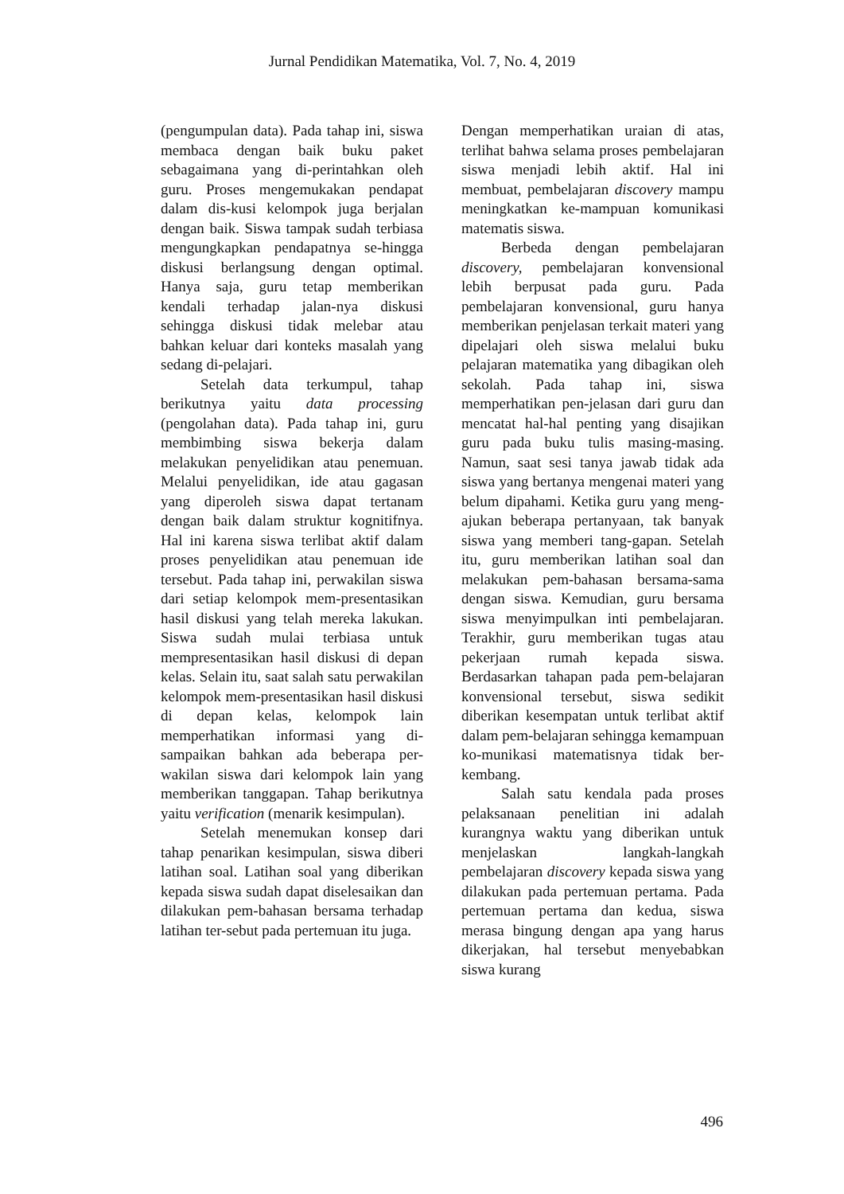Jurnal Pendidikan Matematika, Vol. 7, No. 4, 2019
(pengumpulan data). Pada tahap ini, siswa membaca dengan baik buku paket sebagaimana yang di-perintahkan oleh guru. Proses mengemukakan pendapat dalam dis-kusi kelompok juga berjalan dengan baik. Siswa tampak sudah terbiasa mengungkapkan pendapatnya se-hingga diskusi berlangsung dengan optimal. Hanya saja, guru tetap memberikan kendali terhadap jalan-nya diskusi sehingga diskusi tidak melebar atau bahkan keluar dari konteks masalah yang sedang di-pelajari.
Setelah data terkumpul, tahap berikutnya yaitu data processing (pengolahan data). Pada tahap ini, guru membimbing siswa bekerja dalam melakukan penyelidikan atau penemuan. Melalui penyelidikan, ide atau gagasan yang diperoleh siswa dapat tertanam dengan baik dalam struktur kognitifnya. Hal ini karena siswa terlibat aktif dalam proses penyelidikan atau penemuan ide tersebut. Pada tahap ini, perwakilan siswa dari setiap kelompok mem-presentasikan hasil diskusi yang telah mereka lakukan. Siswa sudah mulai terbiasa untuk mempresentasikan hasil diskusi di depan kelas. Selain itu, saat salah satu perwakilan kelompok mem-presentasikan hasil diskusi di depan kelas, kelompok lain memperhatikan informasi yang di-sampaikan bahkan ada beberapa per-wakilan siswa dari kelompok lain yang memberikan tanggapan. Tahap berikutnya yaitu verification (menarik kesimpulan).
Setelah menemukan konsep dari tahap penarikan kesimpulan, siswa diberi latihan soal. Latihan soal yang diberikan kepada siswa sudah dapat diselesaikan dan dilakukan pem-bahasan bersama terhadap latihan ter-sebut pada pertemuan itu juga.
Dengan memperhatikan uraian di atas, terlihat bahwa selama proses pembelajaran siswa menjadi lebih aktif. Hal ini membuat, pembelajaran discovery mampu meningkatkan ke-mampuan komunikasi matematis siswa.
Berbeda dengan pembelajaran discovery, pembelajaran konvensional lebih berpusat pada guru. Pada pembelajaran konvensional, guru hanya memberikan penjelasan terkait materi yang dipelajari oleh siswa melalui buku pelajaran matematika yang dibagikan oleh sekolah. Pada tahap ini, siswa memperhatikan pen-jelasan dari guru dan mencatat hal-hal penting yang disajikan guru pada buku tulis masing-masing. Namun, saat sesi tanya jawab tidak ada siswa yang bertanya mengenai materi yang belum dipahami. Ketika guru yang meng-ajukan beberapa pertanyaan, tak banyak siswa yang memberi tang-gapan. Setelah itu, guru memberikan latihan soal dan melakukan pem-bahasan bersama-sama dengan siswa. Kemudian, guru bersama siswa menyimpulkan inti pembelajaran. Terakhir, guru memberikan tugas atau pekerjaan rumah kepada siswa. Berdasarkan tahapan pada pem-belajaran konvensional tersebut, siswa sedikit diberikan kesempatan untuk terlibat aktif dalam pem-belajaran sehingga kemampuan ko-munikasi matematisnya tidak ber-kembang.
Salah satu kendala pada proses pelaksanaan penelitian ini adalah kurangnya waktu yang diberikan untuk menjelaskan langkah-langkah pembelajaran discovery kepada siswa yang dilakukan pada pertemuan pertama. Pada pertemuan pertama dan kedua, siswa merasa bingung dengan apa yang harus dikerjakan, hal tersebut menyebabkan siswa kurang
496